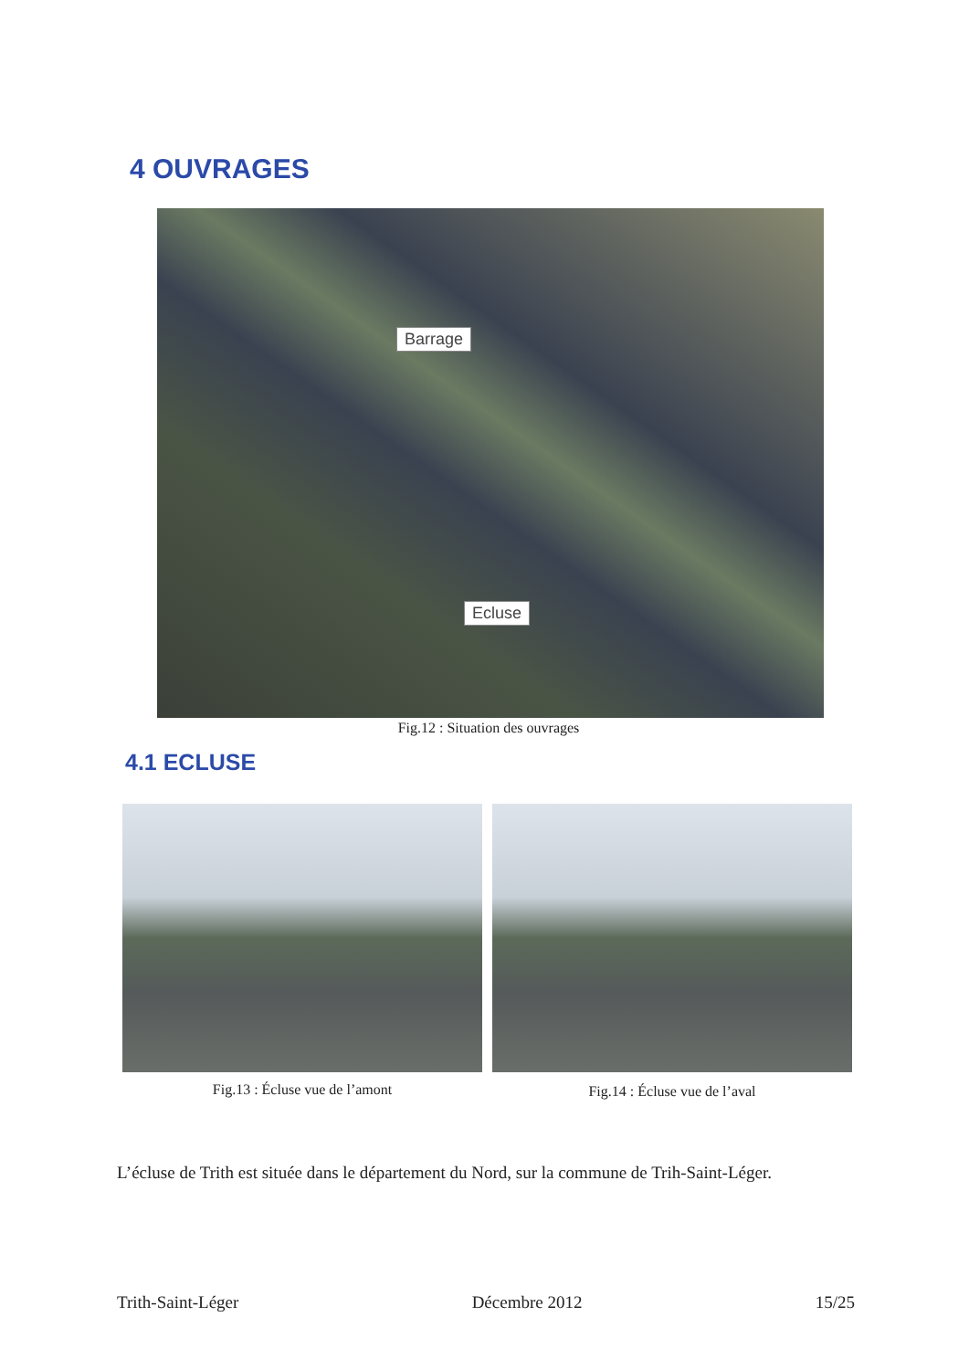4 OUVRAGES
Barrage
Ecluse
Fig.12 : Situation des ouvrages
4.1 ECLUSE
Fig.13 : Écluse vue de l’amont Fig.14 : Écluse vue de l’aval
L’écluse de Trith est située dans le département du Nord, sur la commune de Trih-Saint-Léger.
Trith-Saint-Léger Décembre 2012 15/25